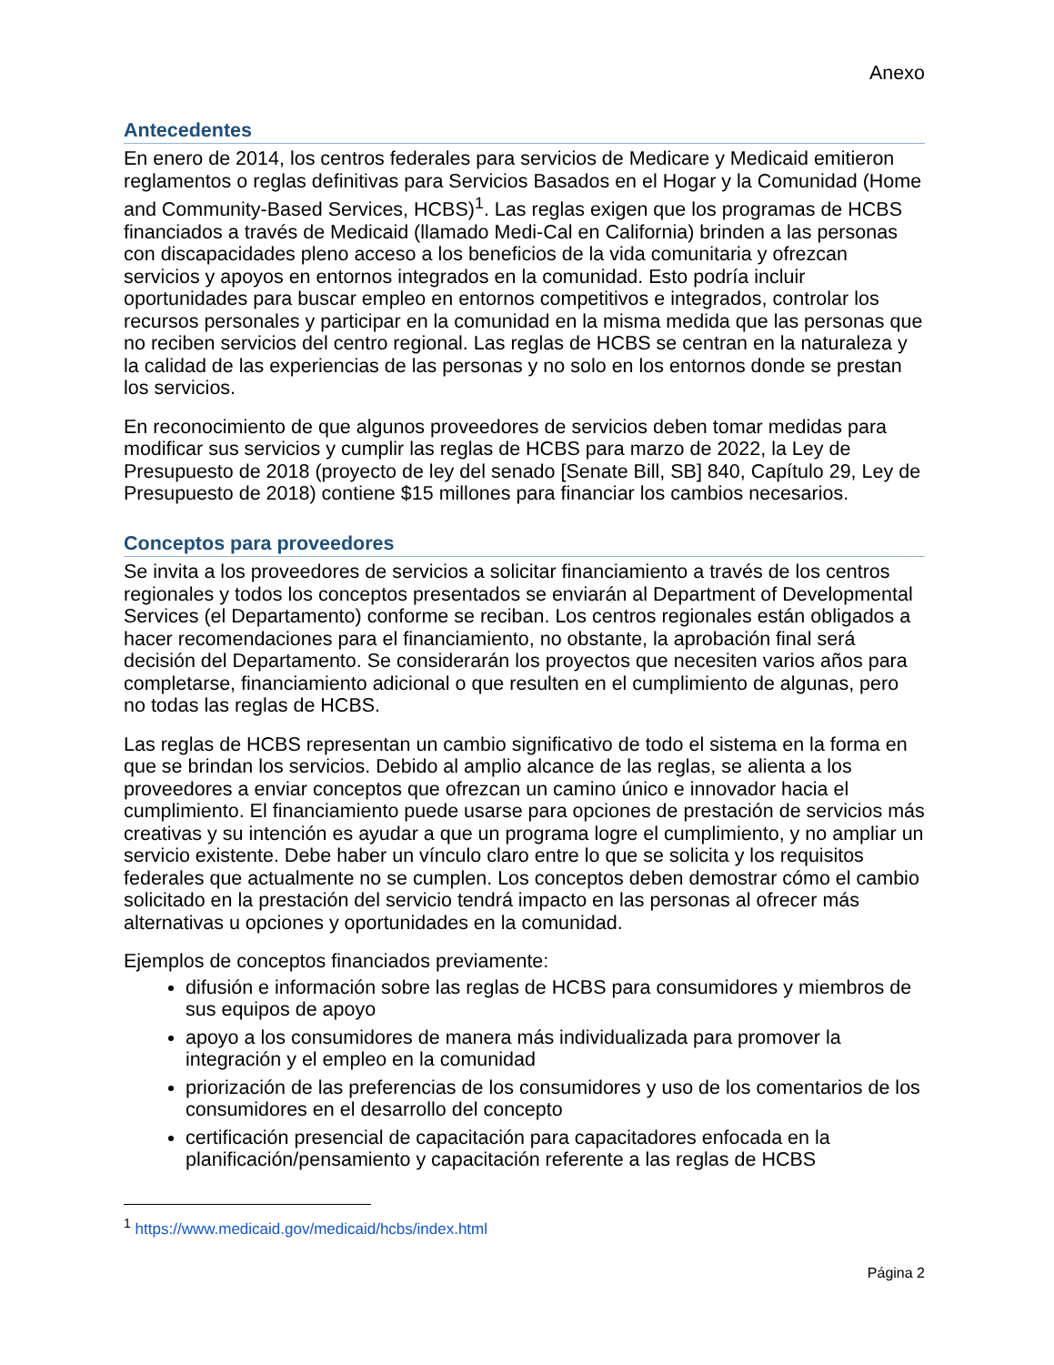Anexo
Antecedentes
En enero de 2014, los centros federales para servicios de Medicare y Medicaid emitieron reglamentos o reglas definitivas para Servicios Basados en el Hogar y la Comunidad (Home and Community-Based Services, HCBS)<sup>1</sup>. Las reglas exigen que los programas de HCBS financiados a través de Medicaid (llamado Medi-Cal en California) brinden a las personas con discapacidades pleno acceso a los beneficios de la vida comunitaria y ofrezcan servicios y apoyos en entornos integrados en la comunidad. Esto podría incluir oportunidades para buscar empleo en entornos competitivos e integrados, controlar los recursos personales y participar en la comunidad en la misma medida que las personas que no reciben servicios del centro regional. Las reglas de HCBS se centran en la naturaleza y la calidad de las experiencias de las personas y no solo en los entornos donde se prestan los servicios.
En reconocimiento de que algunos proveedores de servicios deben tomar medidas para modificar sus servicios y cumplir las reglas de HCBS para marzo de 2022, la Ley de Presupuesto de 2018 (proyecto de ley del senado [Senate Bill, SB] 840, Capítulo 29, Ley de Presupuesto de 2018) contiene $15 millones para financiar los cambios necesarios.
Conceptos para proveedores
Se invita a los proveedores de servicios a solicitar financiamiento a través de los centros regionales y todos los conceptos presentados se enviarán al Department of Developmental Services (el Departamento) conforme se reciban. Los centros regionales están obligados a hacer recomendaciones para el financiamiento, no obstante, la aprobación final será decisión del Departamento. Se considerarán los proyectos que necesiten varios años para completarse, financiamiento adicional o que resulten en el cumplimiento de algunas, pero no todas las reglas de HCBS.
Las reglas de HCBS representan un cambio significativo de todo el sistema en la forma en que se brindan los servicios. Debido al amplio alcance de las reglas, se alienta a los proveedores a enviar conceptos que ofrezcan un camino único e innovador hacia el cumplimiento. El financiamiento puede usarse para opciones de prestación de servicios más creativas y su intención es ayudar a que un programa logre el cumplimiento, y no ampliar un servicio existente. Debe haber un vínculo claro entre lo que se solicita y los requisitos federales que actualmente no se cumplen. Los conceptos deben demostrar cómo el cambio solicitado en la prestación del servicio tendrá impacto en las personas al ofrecer más alternativas u opciones y oportunidades en la comunidad.
Ejemplos de conceptos financiados previamente:
difusión e información sobre las reglas de HCBS para consumidores y miembros de sus equipos de apoyo
apoyo a los consumidores de manera más individualizada para promover la integración y el empleo en la comunidad
priorización de las preferencias de los consumidores y uso de los comentarios de los consumidores en el desarrollo del concepto
certificación presencial de capacitación para capacitadores enfocada en la planificación/pensamiento y capacitación referente a las reglas de HCBS
<sup>1</sup> https://www.medicaid.gov/medicaid/hcbs/index.html
Página 2